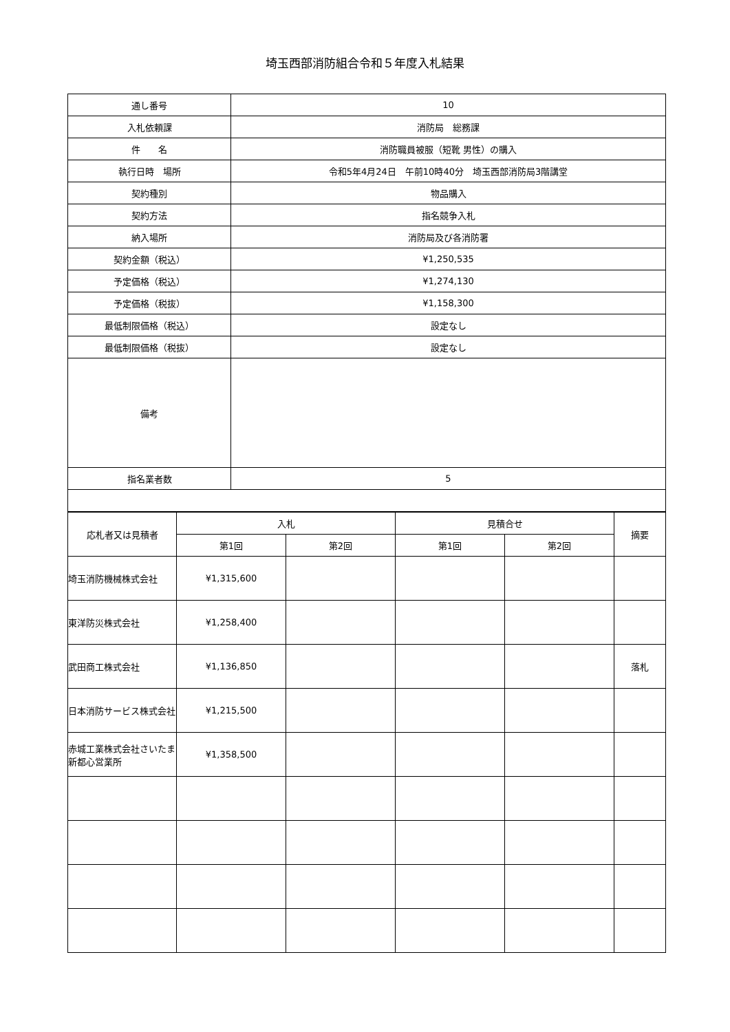埼玉西部消防組合令和５年度入札結果
| 通し番号 | 10 |
| 入札依頼課 | 消防局 総務課 |
| 件 名 | 消防職員被服（短靴 男性）の購入 |
| 執行日時 場所 | 令和5年4月24日 午前10時40分 埼玉西部消防局3階講堂 |
| 契約種別 | 物品購入 |
| 契約方法 | 指名競争入札 |
| 納入場所 | 消防局及び各消防署 |
| 契約金額（税込） | ¥1,250,535 |
| 予定価格（税込） | ¥1,274,130 |
| 予定価格（税抜） | ¥1,158,300 |
| 最低制限価格（税込） | 設定なし |
| 最低制限価格（税抜） | 設定なし |
| 備考 | |
| 指名業者数 | 5 |
| 応札者又は見積者 | 入札 | | 見積合せ | | 摘要 |
| --- | --- | --- | --- | --- | --- |
| | 第1回 | 第2回 | 第1回 | 第2回 | |
| 埼玉消防機械株式会社 | ¥1,315,600 | | | | |
| 東洋防災株式会社 | ¥1,258,400 | | | | |
| 武田商工株式会社 | ¥1,136,850 | | | | 落札 |
| 日本消防サービス株式会社 | ¥1,215,500 | | | | |
| 赤城工業株式会社さいたま新都心営業所 | ¥1,358,500 | | | | |